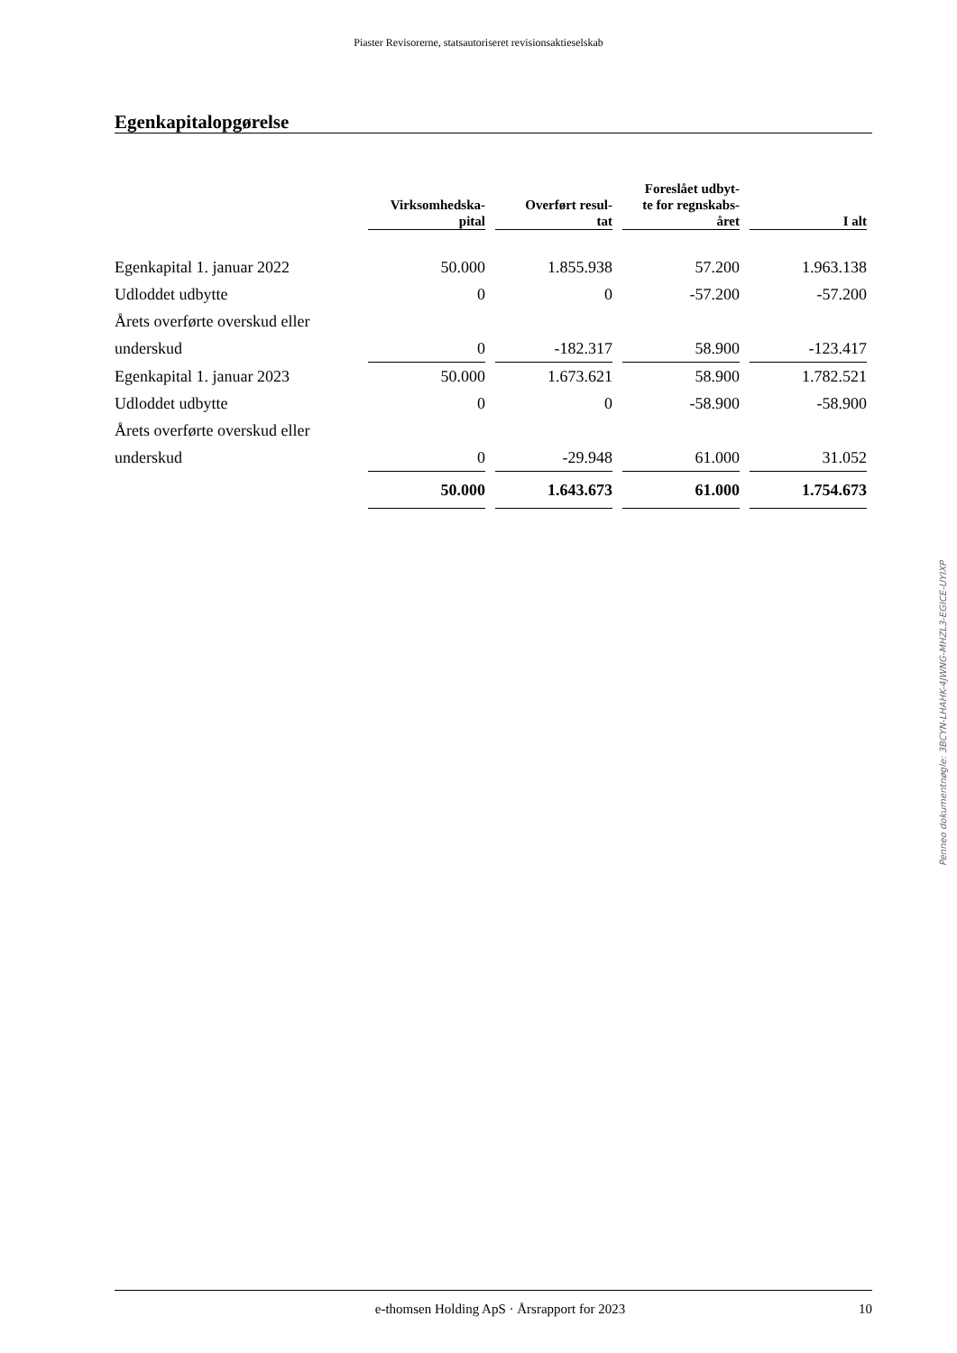Piaster Revisorerne, statsautoriseret revisionsaktieselskab
Egenkapitalopgørelse
| | Virksomhedska- pital | Overført resul- tat | Foreslået udbyt- te for regnskabs- året | I alt |
| --- | --- | --- | --- | --- |
| Egenkapital 1. januar 2022 | 50.000 | 1.855.938 | 57.200 | 1.963.138 |
| Udloddet udbytte | 0 | 0 | -57.200 | -57.200 |
| Årets overførte overskud eller | | | | |
| underskud | 0 | -182.317 | 58.900 | -123.417 |
| Egenkapital 1. januar 2023 | 50.000 | 1.673.621 | 58.900 | 1.782.521 |
| Udloddet udbytte | 0 | 0 | -58.900 | -58.900 |
| Årets overførte overskud eller | | | | |
| underskud | 0 | -29.948 | 61.000 | 31.052 |
| | 50.000 | 1.643.673 | 61.000 | 1.754.673 |
Penneo dokumentnøgle: 3BCYN-LHAHK-4JWNG-MHZL3-EGICE-UYIXP
e-thomsen Holding ApS · Årsrapport for 2023 10